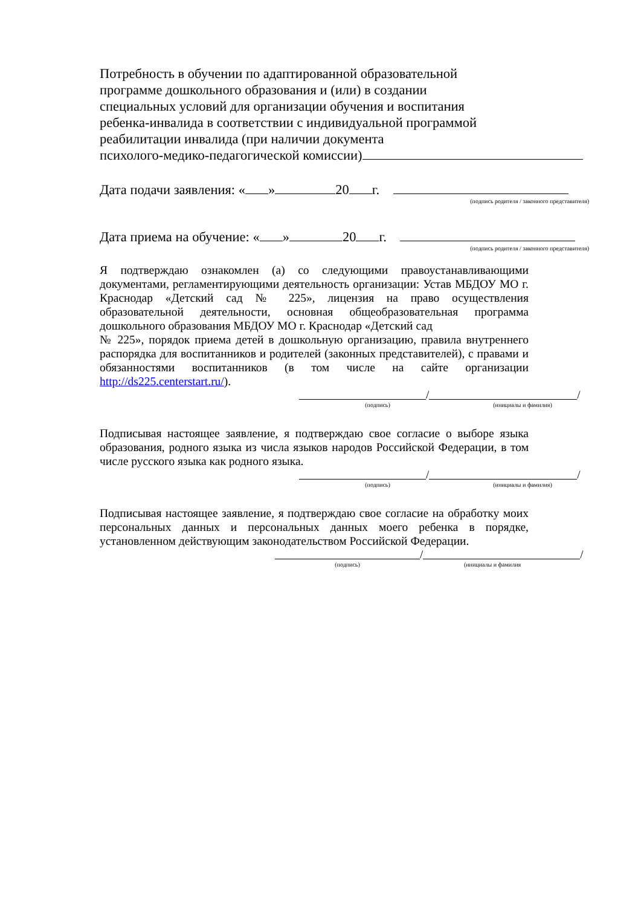Потребность в обучении по адаптированной образовательной
программе дошкольного образования и (или) в создании
специальных условий для организации обучения и воспитания
ребенка-инвалида в соответствии с индивидуальной программой
реабилитации инвалида (при наличии документа
психолого-медико-педагогической комиссии)
Дата подачи заявления: « » 20 г.
(подпись родителя / законного представителя)
Дата приема на обучение: « » 20 г.
(подпись родителя / законного представителя)
Я подтверждаю ознакомлен (а) со следующими правоустанавливающими документами, регламентирующими деятельность организации: Устав МБДОУ МО г. Краснодар «Детский сад № 225», лицензия на право осуществления образовательной деятельности, основная общеобразовательная программа дошкольного образования МБДОУ МО г. Краснодар «Детский сад
№ 225», порядок приема детей в дошкольную организацию, правила внутреннего распорядка для воспитанников и родителей (законных представителей), с правами и обязанностями воспитанников (в том числе на сайте организации http://ds225.centerstart.ru/).
/ /
(подпись) (инициалы и фамилия)
Подписывая настоящее заявление, я подтверждаю свое согласие о выборе языка образования, родного языка из числа языков народов Российской Федерации, в том числе русского языка как родного языка.
/ /
(подпись) (инициалы и фамилия)
Подписывая настоящее заявление, я подтверждаю свое согласие на обработку моих персональных данных и персональных данных моего ребенка в порядке, установленном действующим законодательством Российской Федерации.
/ /
(подпись) (инициалы и фамилия